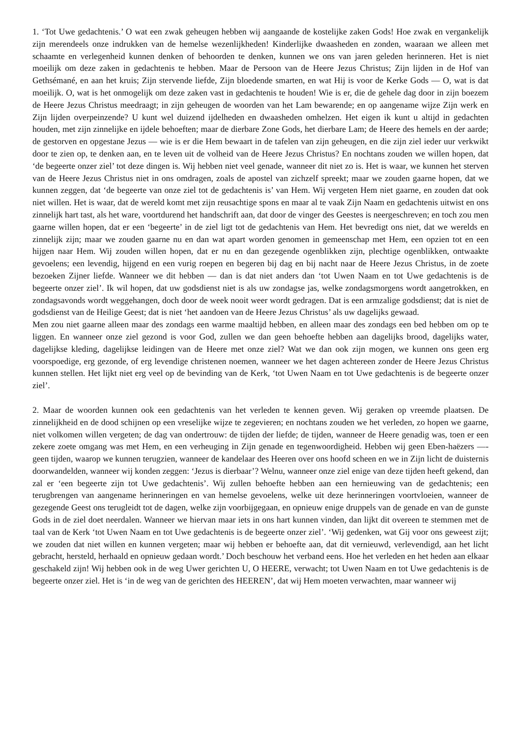1. ‘Tot Uwe gedachtenis.’ O wat een zwak geheugen hebben wij aangaande de kostelijke zaken Gods! Hoe zwak en vergankelijk zijn merendeels onze indrukken van de hemelse wezenlijkheden! Kinderlijke dwaasheden en zonden, waaraan we alleen met schaamte en verlegenheid kunnen denken of behoorden te denken, kunnen we ons van jaren geleden herinneren. Het is niet moeilijk om deze zaken in gedachtenis te hebben. Maar de Persoon van de Heere Jezus Christus; Zijn lijden in de Hof van Gethsémané, en aan het kruis; Zijn stervende liefde, Zijn bloedende smarten, en wat Hij is voor de Kerke Gods — O, wat is dat moeilijk. O, wat is het onmogelijk om deze zaken vast in gedachtenis te houden! Wie is er, die de gehele dag door in zijn boezem de Heere Jezus Christus meedraagt; in zijn geheugen de woorden van het Lam bewarende; en op aangename wijze Zijn werk en Zijn lijden overpeinzende? U kunt wel duizend ijdelheden en dwaasheden omhelzen. Het eigen ik kunt u altijd in gedachten houden, met zijn zinnelijke en ijdele behoeften; maar de dierbare Zone Gods, het dierbare Lam; de Heere des hemels en der aarde; de gestorven en opgestane Jezus — wie is er die Hem bewaart in de tafelen van zijn geheugen, en die zijn ziel ieder uur verkwikt door te zien op, te denken aan, en te leven uit de volheid van de Heere Jezus Christus? En nochtans zouden we willen hopen, dat ‘de begeerte onzer ziel’ tot deze dingen is. Wij hebben niet veel genade, wanneer dit niet zo is. Het is waar, we kunnen het sterven van de Heere Jezus Christus niet in ons omdragen, zoals de apostel van zichzelf spreekt; maar we zouden gaarne hopen, dat we kunnen zeggen, dat ‘de begeerte van onze ziel tot de gedachtenis is’ van Hem. Wij vergeten Hem niet gaarne, en zouden dat ook niet willen. Het is waar, dat de wereld komt met zijn reusachtige spons en maar al te vaak Zijn Naam en gedachtenis uitwist en ons zinnelijk hart tast, als het ware, voortdurend het handschrift aan, dat door de vinger des Geestes is neergeschreven; en toch zou men gaarne willen hopen, dat er een ‘begeerte’ in de ziel ligt tot de gedachtenis van Hem. Het bevredigt ons niet, dat we werelds en zinnelijk zijn; maar we zouden gaarne nu en dan wat apart worden genomen in gemeenschap met Hem, een opzien tot en een hijgen naar Hem. Wij zouden willen hopen, dat er nu en dan gezegende ogenblikken zijn, plechtige ogenblikken, ontwaakte gevoelens; een levendig, hijgend en een vurig roepen en begeren bij dag en bij nacht naar de Heere Jezus Christus, in de zoete bezoeken Zijner liefde. Wanneer we dit hebben — dan is dat niet anders dan ‘tot Uwen Naam en tot Uwe gedachtenis is de begeerte onzer ziel’. Ik wil hopen, dat uw godsdienst niet is als uw zondagse jas, welke zondagsmorgens wordt aangetrokken, en zondagsavonds wordt weggehangen, doch door de week nooit weer wordt gedragen. Dat is een armzalige godsdienst; dat is niet de godsdienst van de Heilige Geest; dat is niet ‘het aandoen van de Heere Jezus Christus’ als uw dagelijks gewaad.
Men zou niet gaarne alleen maar des zondags een warme maaltijd hebben, en alleen maar des zondags een bed hebben om op te liggen. En wanneer onze ziel gezond is voor God, zullen we dan geen behoefte hebben aan dagelijks brood, dagelijks water, dagelijkse kleding, dagelijkse leidingen van de Heere met onze ziel? Wat we dan ook zijn mogen, we kunnen ons geen erg voorspoedige, erg gezonde, of erg levendige christenen noemen, wanneer we het dagen achtereen zonder de Heere Jezus Christus kunnen stellen. Het lijkt niet erg veel op de bevinding van de Kerk, ‘tot Uwen Naam en tot Uwe gedachtenis is de begeerte onzer ziel’.
2. Maar de woorden kunnen ook een gedachtenis van het verleden te kennen geven. Wij geraken op vreemde plaatsen. De zinnelijkheid en de dood schijnen op een vreselijke wijze te zegevieren; en nochtans zouden we het verleden, zo hopen we gaarne, niet volkomen willen vergeten; de dag van ondertrouw: de tijden der liefde; de tijden, wanneer de Heere genadig was, toen er een zekere zoete omgang was met Hem, en een verheuging in Zijn genade en tegenwoordigheid. Hebben wij geen Eben-haëzers —- geen tijden, waarop we kunnen terugzien, wanneer de kandelaar des Heeren over ons hoofd scheen en we in Zijn licht de duisternis doorwandelden, wanneer wij konden zeggen: ‘Jezus is dierbaar’? Welnu, wanneer onze ziel enige van deze tijden heeft gekend, dan zal er ‘een begeerte zijn tot Uwe gedachtenis’. Wij zullen behoefte hebben aan een hernieuwing van de gedachtenis; een terugbrengen van aangename herinneringen en van hemelse gevoelens, welke uit deze herinneringen voortvloeien, wanneer de gezegende Geest ons terugleidt tot de dagen, welke zijn voorbijgegaan, en opnieuw enige druppels van de genade en van de gunste Gods in de ziel doet neerdalen. Wanneer we hiervan maar iets in ons hart kunnen vinden, dan lijkt dit overeen te stemmen met de taal van de Kerk ‘tot Uwen Naam en tot Uwe gedachtenis is de begeerte onzer ziel’. ‘Wij gedenken, wat Gij voor ons geweest zijt; we zouden dat niet willen en kunnen vergeten; maar wij hebben er behoefte aan, dat dit vernieuwd, verlevendigd, aan het licht gebracht, hersteld, herhaald en opnieuw gedaan wordt.’ Doch beschouw het verband eens. Hoe het verleden en het heden aan elkaar geschakeld zijn! Wij hebben ook in de weg Uwer gerichten U, O HEERE, verwacht; tot Uwen Naam en tot Uwe gedachtenis is de begeerte onzer ziel. Het is ‘in de weg van de gerichten des HEEREN’, dat wij Hem moeten verwachten, maar wanneer wij